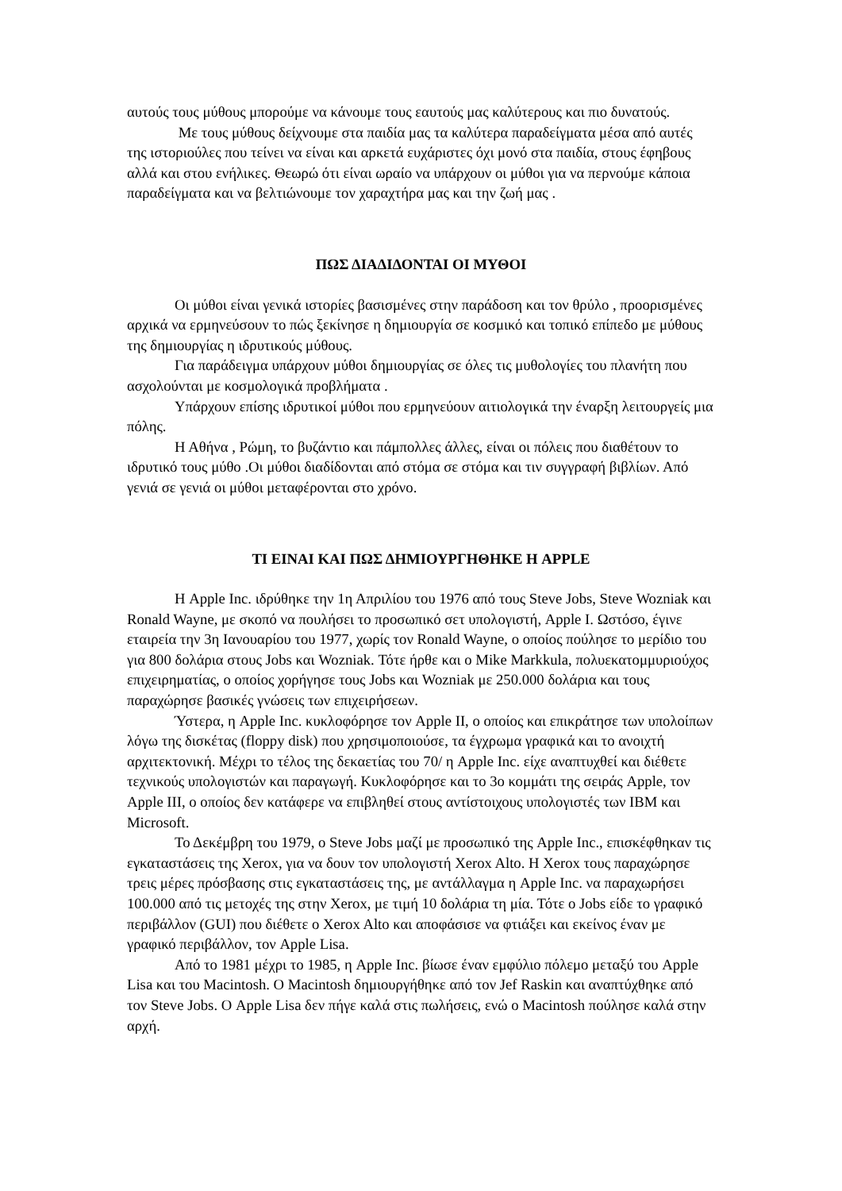αυτούς τους μύθους μπορούμε να κάνουμε τους εαυτούς μας καλύτερους και πιο δυνατούς.
Με τους μύθους δείχνουμε στα παιδία μας τα καλύτερα παραδείγματα μέσα από αυτές της ιστοριούλες που τείνει να είναι και αρκετά ευχάριστες όχι μονό στα παιδία, στους έφηβους αλλά και στου ενήλικες. Θεωρώ ότι είναι ωραίο να υπάρχουν οι μύθοι για να περνούμε κάποια παραδείγματα και να βελτιώνουμε τον χαραχτήρα μας και την ζωή μας .
ΠΩΣ ΔΙΑΔΙΔΟΝΤΑΙ ΟΙ ΜΥΘΟΙ
Οι μύθοι είναι γενικά ιστορίες βασισμένες στην παράδοση και τον θρύλο , προορισμένες αρχικά να ερμηνεύσουν το πώς ξεκίνησε η δημιουργία σε κοσμικό και τοπικό επίπεδο με μύθους της δημιουργίας η ιδρυτικούς μύθους.
Για παράδειγμα υπάρχουν μύθοι δημιουργίας σε όλες τις μυθολογίες του πλανήτη που ασχολούνται με κοσμολογικά προβλήματα .
Υπάρχουν επίσης ιδρυτικοί μύθοι που ερμηνεύουν αιτιολογικά την έναρξη λειτουργείς μια πόλης.
Η Αθήνα , Ρώμη, το βυζάντιο και πάμπολλες άλλες, είναι οι πόλεις που διαθέτουν το ιδρυτικό τους μύθο .Οι μύθοι διαδίδονται από στόμα σε στόμα και τιν συγγραφή βιβλίων. Από γενιά σε γενιά οι μύθοι μεταφέρονται στο χρόνο.
ΤΙ ΕΙΝΑΙ ΚΑΙ ΠΩΣ ΔΗΜΙΟΥΡΓΗΘΗΚΕ Η APPLE
Η Apple Inc. ιδρύθηκε την 1η Απριλίου του 1976 από τους Steve Jobs, Steve Wozniak και Ronald Wayne, με σκοπό να πουλήσει το προσωπικό σετ υπολογιστή, Apple I. Ωστόσο, έγινε εταιρεία την 3η Ιανουαρίου του 1977, χωρίς τον Ronald Wayne, ο οποίος πούλησε το μερίδιο του για 800 δολάρια στους Jobs και Wozniak. Τότε ήρθε και ο Mike Markkula, πολυεκατομμυριούχος επιχειρηματίας, ο οποίος χορήγησε τους Jobs και Wozniak με 250.000 δολάρια και τους παραχώρησε βασικές γνώσεις των επιχειρήσεων.
Ύστερα, η Apple Inc. κυκλοφόρησε τον Apple II, ο οποίος και επικράτησε των υπολοίπων λόγω της δισκέτας (floppy disk) που χρησιμοποιούσε, τα έγχρωμα γραφικά και το ανοιχτή αρχιτεκτονική. Μέχρι το τέλος της δεκαετίας του 70/ η Apple Inc. είχε αναπτυχθεί και διέθετε τεχνικούς υπολογιστών και παραγωγή. Κυκλοφόρησε και το 3ο κομμάτι της σειράς Apple, τον Apple III, ο οποίος δεν κατάφερε να επιβληθεί στους αντίστοιχους υπολογιστές των IBM και Microsoft.
Το Δεκέμβρη του 1979, ο Steve Jobs μαζί με προσωπικό της Apple Inc., επισκέφθηκαν τις εγκαταστάσεις της Xerox, για να δουν τον υπολογιστή Xerox Alto. Η Xerox τους παραχώρησε τρεις μέρες πρόσβασης στις εγκαταστάσεις της, με αντάλλαγμα η Apple Inc. να παραχωρήσει 100.000 από τις μετοχές της στην Xerox, με τιμή 10 δολάρια τη μία. Τότε ο Jobs είδε το γραφικό περιβάλλον (GUI) που διέθετε ο Xerox Alto και αποφάσισε να φτιάξει και εκείνος έναν με γραφικό περιβάλλον, τον Apple Lisa.
Από το 1981 μέχρι το 1985, η Apple Inc. βίωσε έναν εμφύλιο πόλεμο μεταξύ του Apple Lisa και του Macintosh. Ο Macintosh δημιουργήθηκε από τον Jef Raskin και αναπτύχθηκε από τον Steve Jobs. Ο Apple Lisa δεν πήγε καλά στις πωλήσεις, ενώ ο Macintosh πούλησε καλά στην αρχή.